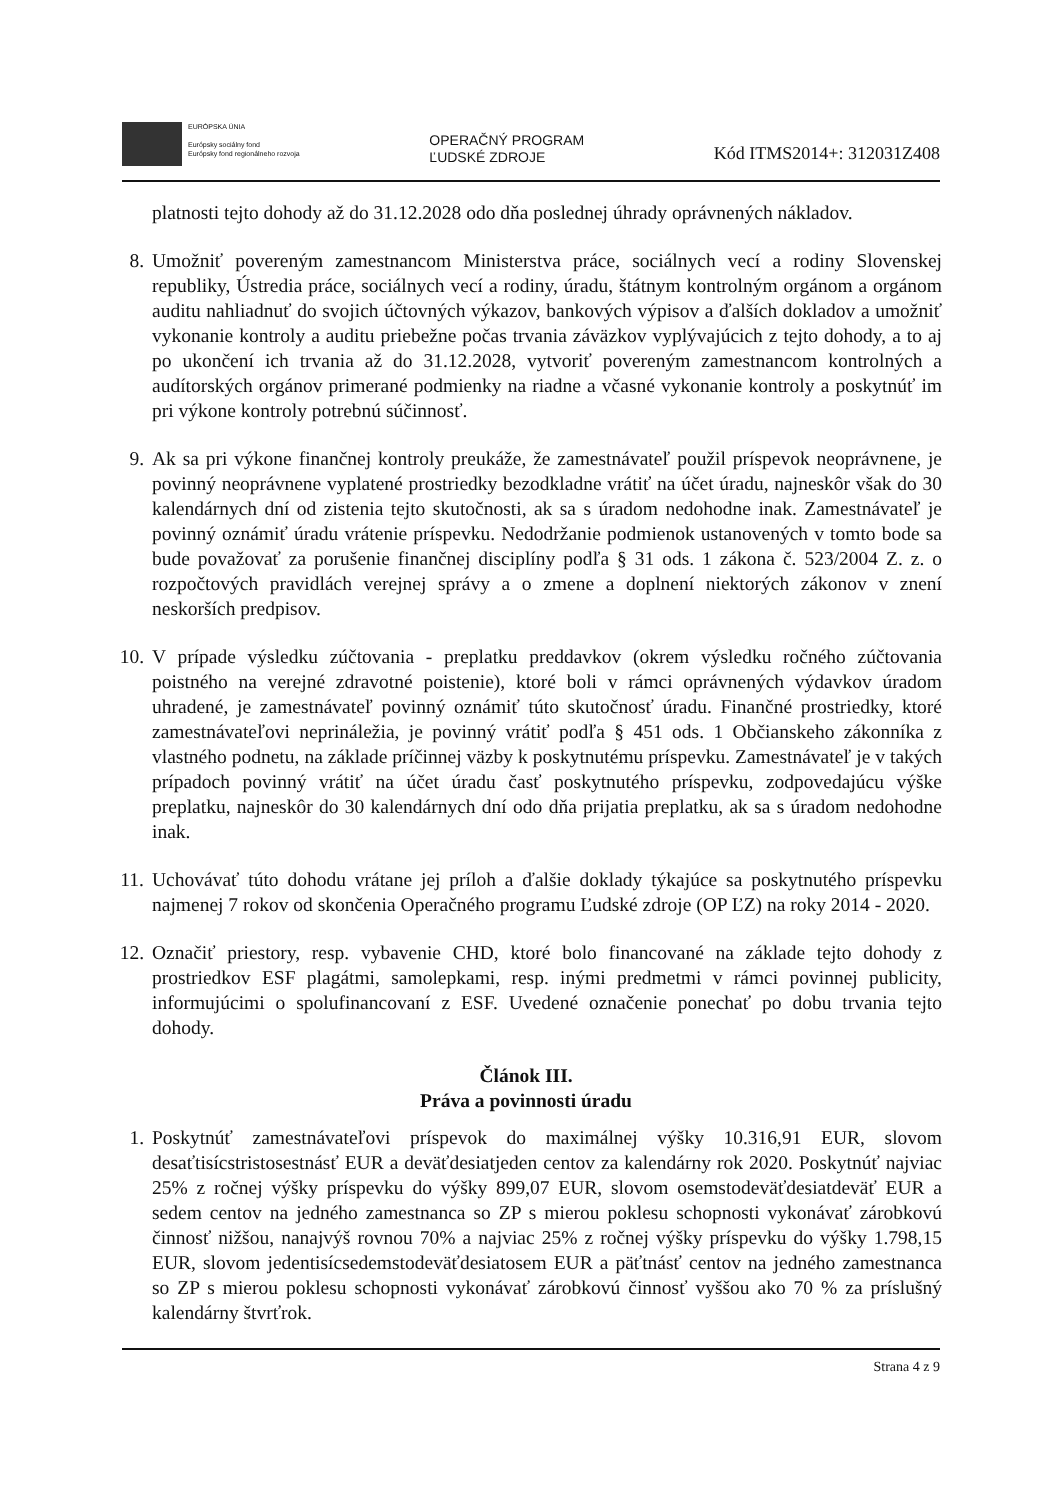EURÓPSKA ÚNIA
Európsky sociálny fond
Európsky fond regionálneho rozvoja
OPERAČNÝ PROGRAM
ĽUDSKÉ ZDROJE
Kód ITMS2014+: 312031Z408
platnosti tejto dohody až do 31.12.2028 odo dňa poslednej úhrady oprávnených nákladov.
8. Umožniť povereným zamestnancom Ministerstva práce, sociálnych vecí a rodiny Slovenskej republiky, Ústredia práce, sociálnych vecí a rodiny, úradu, štátnym kontrolným orgánom a orgánom auditu nahliadnuť do svojich účtovných výkazov, bankových výpisov a ďalších dokladov a umožniť vykonanie kontroly a auditu priebežne počas trvania záväzkov vyplývajúcich z tejto dohody, a to aj po ukončení ich trvania až do 31.12.2028, vytvoriť povereným zamestnancom kontrolných a audítorských orgánov primerané podmienky na riadne a včasné vykonanie kontroly a poskytnúť im pri výkone kontroly potrebnú súčinnosť.
9. Ak sa pri výkone finančnej kontroly preukáže, že zamestnávateľ použil príspevok neoprávnene, je povinný neoprávnene vyplatené prostriedky bezodkladne vrátiť na účet úradu, najneskôr však do 30 kalendárnych dní od zistenia tejto skutočnosti, ak sa s úradom nedohodne inak. Zamestnávateľ je povinný oznámiť úradu vrátenie príspevku. Nedodržanie podmienok ustanovených v tomto bode sa bude považovať za porušenie finančnej disciplíny podľa § 31 ods. 1 zákona č. 523/2004 Z. z. o rozpočtových pravidlách verejnej správy a o zmene a doplnení niektorých zákonov v znení neskorších predpisov.
10.
V prípade výsledku zúčtovania - preplatku preddavkov (okrem výsledku ročného zúčtovania poistného na verejné zdravotné poistenie), ktoré boli v rámci oprávnených výdavkov úradom uhradené, je zamestnávateľ povinný oznámiť túto skutočnosť úradu. Finančné prostriedky, ktoré zamestnávateľovi neprináležia, je povinný vrátiť podľa § 451 ods. 1 Občianskeho zákonníka z vlastného podnetu, na základe príčinnej väzby k poskytnutému príspevku. Zamestnávateľ je v takých prípadoch povinný vrátiť na účet úradu časť poskytnutého príspevku, zodpovedajúcu výške preplatku, najneskôr do 30 kalendárnych dní odo dňa prijatia preplatku, ak sa s úradom nedohodne inak.
11.
Uchovávať túto dohodu vrátane jej príloh a ďalšie doklady týkajúce sa poskytnutého príspevku najmenej 7 rokov od skončenia Operačného programu Ľudské zdroje (OP ĽZ) na roky 2014 - 2020.
12.
Označiť priestory, resp. vybavenie CHD, ktoré bolo financované na základe tejto dohody z prostriedkov ESF plagátmi, samolepkami, resp. inými predmetmi v rámci povinnej publicity, informujúcimi o spolufinancovaní z ESF. Uvedené označenie ponechať po dobu trvania tejto dohody.
Článok III.
Práva a povinnosti úradu
1. Poskytnúť zamestnávateľovi príspevok do maximálnej výšky 10.316,91 EUR, slovom desaťtisícstristosestnásť EUR a deväťdesiatjeden centov za kalendárny rok 2020. Poskytnúť najviac 25% z ročnej výšky príspevku do výšky 899,07 EUR, slovom osemstodeväťdesiatdeväť EUR a sedem centov na jedného zamestnanca so ZP s mierou poklesu schopnosti vykonávať zárobkovú činnosť nižšou, nanajvýš rovnou 70% a najviac 25% z ročnej výšky príspevku do výšky 1.798,15 EUR, slovom jedentisícsedemstodeväťdesiatosem EUR a päťtnásť centov na jedného zamestnanca so ZP s mierou poklesu schopnosti vykonávať zárobkovú činnosť vyššou ako 70 % za príslušný kalendárny štvrťrok.
Strana 4 z 9